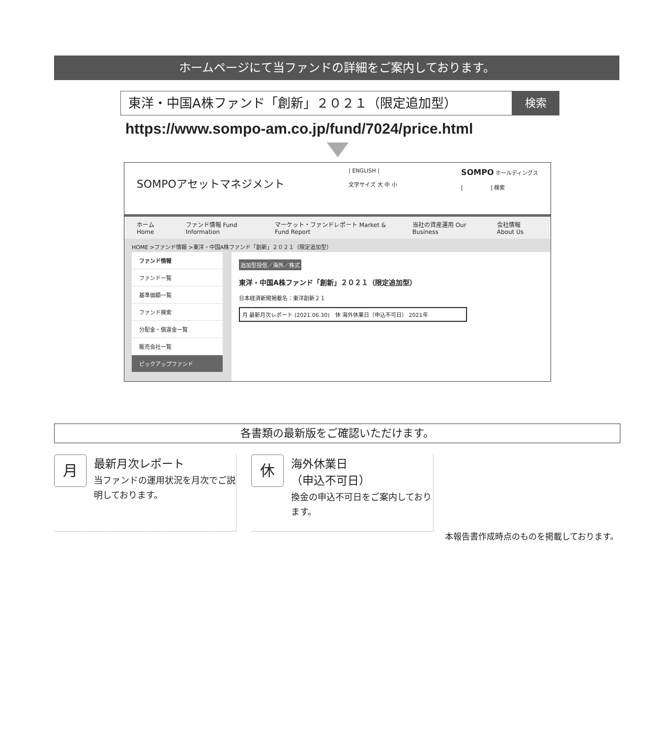ホームページにて当ファンドの詳細をご案内しております。
東洋・中国A株ファンド「創新」２０２１（限定追加型）
検索
https://www.sompo-am.co.jp/fund/7024/price.html
SOMPOアセットマネジメント
| ENGLISH |
文字サイズ 大 中 小
SOMPO ホールディングス
[　　　　　] 検索
ホーム Home ファンド情報 Fund Information マーケット・ファンドレポート Market & Fund Report 当社の資産運用 Our Business 会社情報 About Us
HOME >ファンド情報 >東洋・中国A株ファンド「創新」２０２１（限定追加型）
ファンド情報
ファンド一覧
基準価額一覧
ファンド検索
分配金・償還金一覧
販売会社一覧
ピックアップファンド
追加型投信／海外／株式
東洋・中国A株ファンド「創新」２０２１（限定追加型）
日本経済新聞掲載名：東洋創新２１
月 最新月次レポート (2021.06.30)　休 海外休業日（申込不可日） 2021年
各書類の最新版をご確認いただけます。
月
最新月次レポート
当ファンドの運用状況を月次でご説明しております。
休
海外休業日
（申込不可日）
換金の申込不可日をご案内しております。
本報告書作成時点のものを掲載しております。